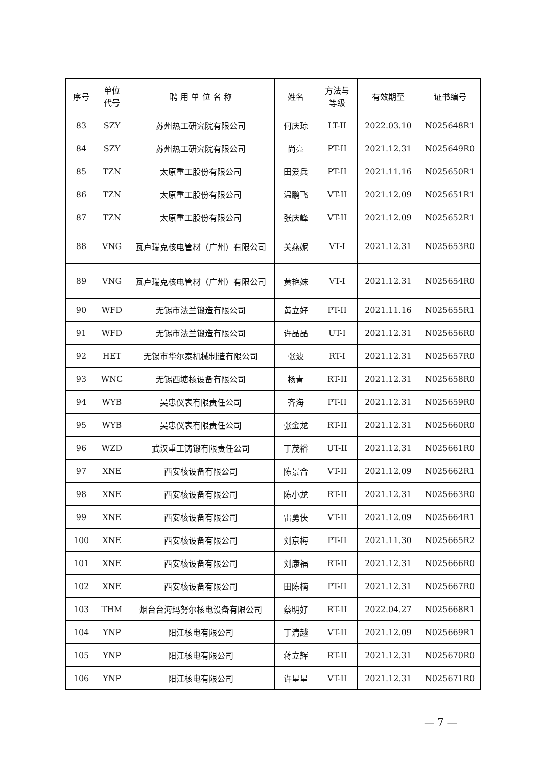| 序号 | 单位 代号 | 聘 用 单 位 名 称 | 姓名 | 方法与 等级 | 有效期至 | 证书编号 |
| --- | --- | --- | --- | --- | --- | --- |
| 83 | SZY | 苏州热工研究院有限公司 | 何庆琼 | LT-II | 2022.03.10 | N025648R1 |
| 84 | SZY | 苏州热工研究院有限公司 | 尚亮 | PT-II | 2021.12.31 | N025649R0 |
| 85 | TZN | 太原重工股份有限公司 | 田爱兵 | PT-II | 2021.11.16 | N025650R1 |
| 86 | TZN | 太原重工股份有限公司 | 温鹏飞 | VT-II | 2021.12.09 | N025651R1 |
| 87 | TZN | 太原重工股份有限公司 | 张庆峰 | VT-II | 2021.12.09 | N025652R1 |
| 88 | VNG | 瓦卢瑞克核电管材（广州）有限公司 | 关燕妮 | VT-I | 2021.12.31 | N025653R0 |
| 89 | VNG | 瓦卢瑞克核电管材（广州）有限公司 | 黄艳妹 | VT-I | 2021.12.31 | N025654R0 |
| 90 | WFD | 无锡市法兰锻造有限公司 | 黄立好 | PT-II | 2021.11.16 | N025655R1 |
| 91 | WFD | 无锡市法兰锻造有限公司 | 许晶晶 | UT-I | 2021.12.31 | N025656R0 |
| 92 | HET | 无锡市华尔泰机械制造有限公司 | 张波 | RT-I | 2021.12.31 | N025657R0 |
| 93 | WNC | 无锡西塘核设备有限公司 | 杨青 | RT-II | 2021.12.31 | N025658R0 |
| 94 | WYB | 吴忠仪表有限责任公司 | 齐海 | PT-II | 2021.12.31 | N025659R0 |
| 95 | WYB | 吴忠仪表有限责任公司 | 张金龙 | RT-II | 2021.12.31 | N025660R0 |
| 96 | WZD | 武汉重工铸锻有限责任公司 | 丁茂裕 | UT-II | 2021.12.31 | N025661R0 |
| 97 | XNE | 西安核设备有限公司 | 陈景合 | VT-II | 2021.12.09 | N025662R1 |
| 98 | XNE | 西安核设备有限公司 | 陈小龙 | RT-II | 2021.12.31 | N025663R0 |
| 99 | XNE | 西安核设备有限公司 | 雷勇侠 | VT-II | 2021.12.09 | N025664R1 |
| 100 | XNE | 西安核设备有限公司 | 刘京梅 | PT-II | 2021.11.30 | N025665R2 |
| 101 | XNE | 西安核设备有限公司 | 刘康福 | RT-II | 2021.12.31 | N025666R0 |
| 102 | XNE | 西安核设备有限公司 | 田陈楠 | PT-II | 2021.12.31 | N025667R0 |
| 103 | THM | 烟台台海玛努尔核电设备有限公司 | 蔡明好 | RT-II | 2022.04.27 | N025668R1 |
| 104 | YNP | 阳江核电有限公司 | 丁清越 | VT-II | 2021.12.09 | N025669R1 |
| 105 | YNP | 阳江核电有限公司 | 蒋立辉 | RT-II | 2021.12.31 | N025670R0 |
| 106 | YNP | 阳江核电有限公司 | 许星星 | VT-II | 2021.12.31 | N025671R0 |
— 7 —